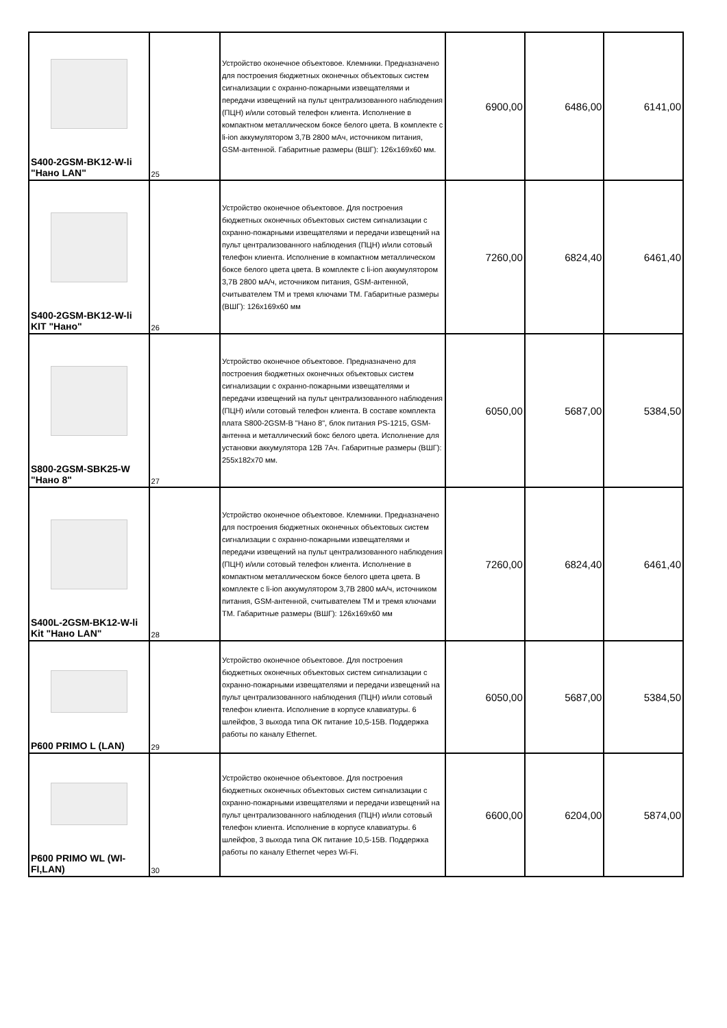| S400-2GSM-BK12-W-li "Нано LAN" | 25 | Устройство оконечное объектовое. Клемники. Предназначено для построения бюджетных оконечных объектовых систем сигнализации с охранно-пожарными извещателями и передачи извещений на пульт централизованного наблюдения (ПЦН) и/или сотовый телефон клиента. Исполнение в компактном металлическом боксе белого цвета. В комплекте с li-ion аккумулятором 3,7В 2800 мАч, источником питания, GSM-антенной. Габаритные размеры (ВШГ): 126x169x60 мм. | 6900,00 | 6486,00 | 6141,00 |
| S400-2GSM-BK12-W-li KIT "Нано" | 26 | Устройство оконечное объектовое. Для построения бюджетных оконечных объектовых систем сигнализации с охранно-пожарными извещателями и передачи извещений на пульт централизованного наблюдения (ПЦН) и/или сотовый телефон клиента. Исполнение в компактном металлическом боксе белого цвета цвета. В комплекте с li-ion аккумулятором 3,7В 2800 мА/ч, источником питания, GSM-антенной, считывателем ТМ и тремя ключами ТМ. Габаритные размеры (ВШГ): 126x169x60 мм | 7260,00 | 6824,40 | 6461,40 |
| S800-2GSM-SBK25-W "Нано 8" | 27 | Устройство оконечное объектовое. Предназначено для построения бюджетных оконечных объектовых систем сигнализации с охранно-пожарными извещателями и передачи извещений на пульт централизованного наблюдения (ПЦН) и/или сотовый телефон клиента. В составе комплекта плата S800-2GSM-B "Нано 8", блок питания PS-1215, GSM-антенна и металлический бокс белого цвета. Исполнение для установки аккумулятора 12В 7Ач. Габаритные размеры (ВШГ): 255x182x70 мм. | 6050,00 | 5687,00 | 5384,50 |
| S400L-2GSM-BK12-W-li Kit "Нано LAN" | 28 | Устройство оконечное объектовое. Клемники. Предназначено для построения бюджетных оконечных объектовых систем сигнализации с охранно-пожарными извещателями и передачи извещений на пульт централизованного наблюдения (ПЦН) и/или сотовый телефон клиента. Исполнение в компактном металлическом боксе белого цвета цвета. В комплекте с li-ion аккумулятором 3,7В 2800 мА/ч, источником питания, GSM-антенной, считывателем ТМ и тремя ключами ТМ. Габаритные размеры (ВШГ): 126x169x60 мм | 7260,00 | 6824,40 | 6461,40 |
| P600 PRIMO L (LAN) | 29 | Устройство оконечное объектовое. Для построения бюджетных оконечных объектовых систем сигнализации с охранно-пожарными извещателями и передачи извещений на пульт централизованного наблюдения (ПЦН) и/или сотовый телефон клиента. Исполнение в корпусе клавиатуры. 6 шлейфов, 3 выхода типа ОК питание 10,5-15В. Поддержка работы по каналу Ethernet. | 6050,00 | 5687,00 | 5384,50 |
| P600 PRIMO WL (WI-FI,LAN) | 30 | Устройство оконечное объектовое. Для построения бюджетных оконечных объектовых систем сигнализации с охранно-пожарными извещателями и передачи извещений на пульт централизованного наблюдения (ПЦН) и/или сотовый телефон клиента. Исполнение в корпусе клавиатуры. 6 шлейфов, 3 выхода типа ОК питание 10,5-15В. Поддержка работы по каналу Ethernet через Wi-Fi. | 6600,00 | 6204,00 | 5874,00 |